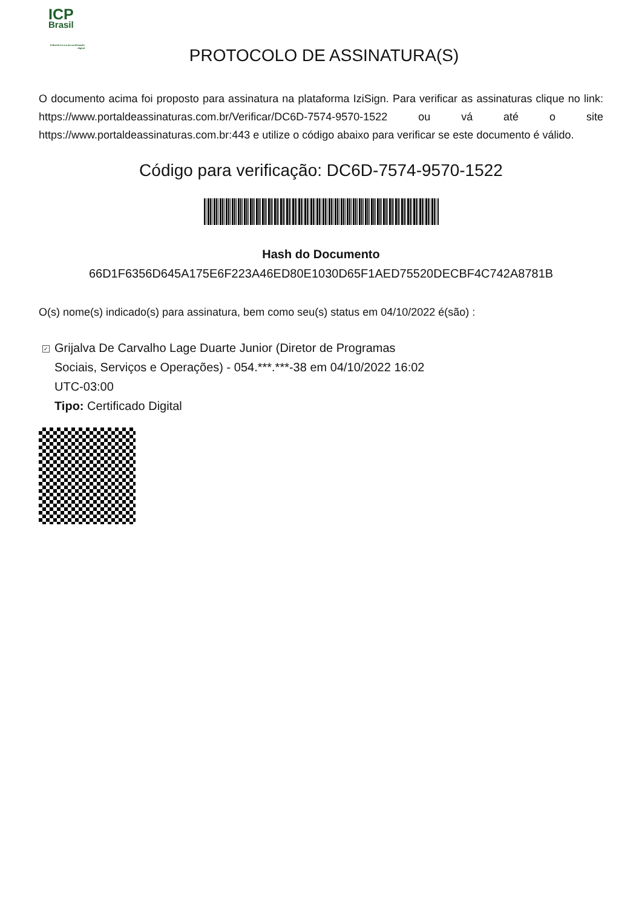ICP
Brasil
O Brasil na era da certificação digital
PROTOCOLO DE ASSINATURA(S)
O documento acima foi proposto para assinatura na plataforma IziSign. Para verificar as assinaturas clique no link: https://www.portaldeassinaturas.com.br/Verificar/DC6D-7574-9570-1522 ou vá até o site https://www.portaldeassinaturas.com.br:443 e utilize o código abaixo para verificar se este documento é válido.
Código para verificação: DC6D-7574-9570-1522
Hash do Documento
66D1F6356D645A175E6F223A46ED80E1030D65F1AED75520DECBF4C742A8781B
O(s) nome(s) indicado(s) para assinatura, bem como seu(s) status em 04/10/2022 é(são) :
✓ Grijalva De Carvalho Lage Duarte Junior (Diretor de Programas Sociais, Serviços e Operações) - 054.***.***-38 em 04/10/2022 16:02 UTC-03:00
Tipo: Certificado Digital